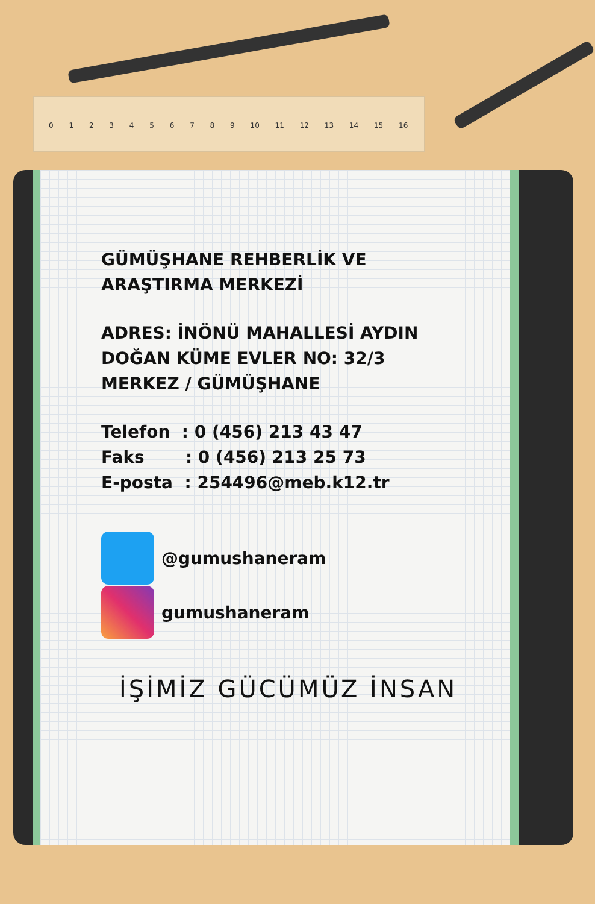0 1 2 3 4 5 6 7 8 9 10 11 12 13 14 15 16
GÜMÜŞHANE REHBERLİK VE
ARAŞTIRMA MERKEZİ
ADRES: İNÖNÜ MAHALLESİ AYDIN
DOĞAN KÜME EVLER NO: 32/3
MERKEZ / GÜMÜŞHANE
Telefon : 0 (456) 213 43 47
Faks : 0 (456) 213 25 73
E-posta : 254496@meb.k12.tr
@gumushaneram
gumushaneram
İŞİMİZ GÜCÜMÜZ İNSAN